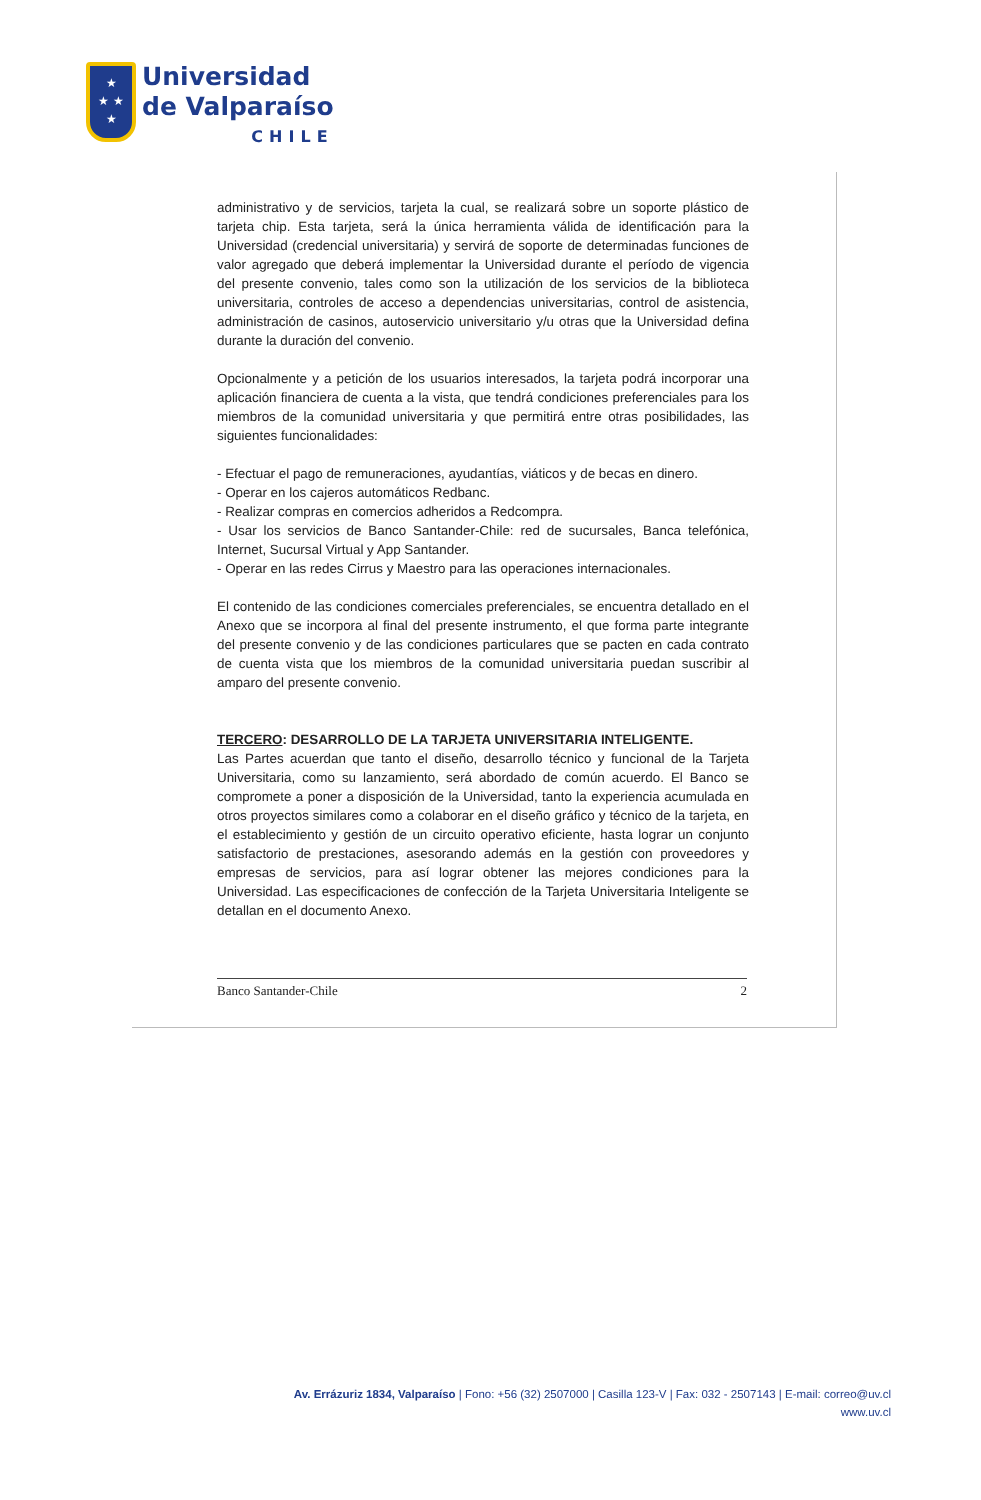★
★ ★
★
Universidad
de Valparaíso
CHILE
administrativo y de servicios, tarjeta la cual, se realizará sobre un soporte plástico de tarjeta chip. Esta tarjeta, será la única herramienta válida de identificación para la Universidad (credencial universitaria) y servirá de soporte de determinadas funciones de valor agregado que deberá implementar la Universidad durante el período de vigencia del presente convenio, tales como son la utilización de los servicios de la biblioteca universitaria, controles de acceso a dependencias universitarias, control de asistencia, administración de casinos, autoservicio universitario y/u otras que la Universidad defina durante la duración del convenio.
Opcionalmente y a petición de los usuarios interesados, la tarjeta podrá incorporar una aplicación financiera de cuenta a la vista, que tendrá condiciones preferenciales para los miembros de la comunidad universitaria y que permitirá entre otras posibilidades, las siguientes funcionalidades:
- Efectuar el pago de remuneraciones, ayudantías, viáticos y de becas en dinero.
- Operar en los cajeros automáticos Redbanc.
- Realizar compras en comercios adheridos a Redcompra.
- Usar los servicios de Banco Santander-Chile: red de sucursales, Banca telefónica, Internet, Sucursal Virtual y App Santander.
- Operar en las redes Cirrus y Maestro para las operaciones internacionales.
El contenido de las condiciones comerciales preferenciales, se encuentra detallado en el Anexo que se incorpora al final del presente instrumento, el que forma parte integrante del presente convenio y de las condiciones particulares que se pacten en cada contrato de cuenta vista que los miembros de la comunidad universitaria puedan suscribir al amparo del presente convenio.
TERCERO: DESARROLLO DE LA TARJETA UNIVERSITARIA INTELIGENTE.
Las Partes acuerdan que tanto el diseño, desarrollo técnico y funcional de la Tarjeta Universitaria, como su lanzamiento, será abordado de común acuerdo. El Banco se compromete a poner a disposición de la Universidad, tanto la experiencia acumulada en otros proyectos similares como a colaborar en el diseño gráfico y técnico de la tarjeta, en el establecimiento y gestión de un circuito operativo eficiente, hasta lograr un conjunto satisfactorio de prestaciones, asesorando además en la gestión con proveedores y empresas de servicios, para así lograr obtener las mejores condiciones para la Universidad. Las especificaciones de confección de la Tarjeta Universitaria Inteligente se detallan en el documento Anexo.
Banco Santander-Chile 2
Av. Errázuriz 1834, Valparaíso | Fono: +56 (32) 2507000 | Casilla 123-V | Fax: 032 - 2507143 | E-mail: correo@uv.cl
www.uv.cl